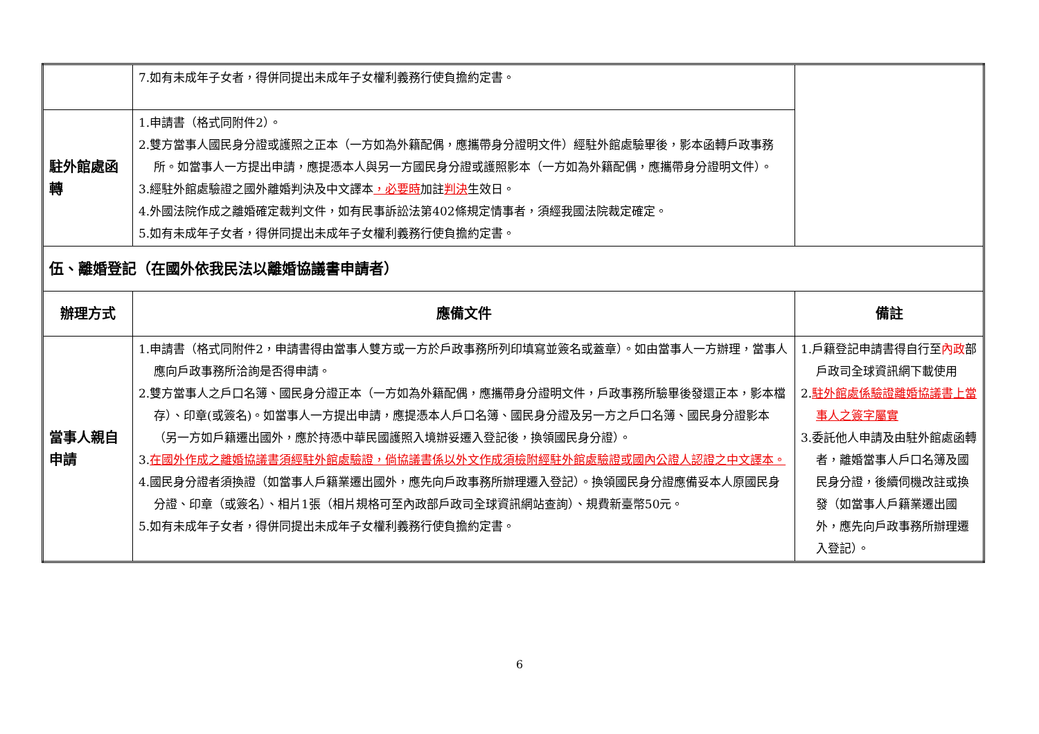| | 7.如有未成年子女者，得併同提出未成年子女權利義務行使負擔約定書。 | |
| 駐外館處函轉 | 1.申請書（格式同附件2）。 2.雙方當事人國民身分證或護照之正本（一方如為外籍配偶，應攜帶身分證明文件）經駐外館處驗畢後，影本函轉戶政事務所。如當事人一方提出申請，應提憑本人與另一方國民身分證或護照影本（一方如為外籍配偶，應攜帶身分證明文件）。 3.經駐外館處驗證之國外離婚判決及中文譯本 ，必要時 加註 判決 生效日。 4.外國法院作成之離婚確定裁判文件，如有民事訴訟法第402條規定情事者，須經我國法院裁定確定。 5.如有未成年子女者，得併同提出未成年子女權利義務行使負擔約定書。 | |
| 伍、離婚登記（在國外依我民法以離婚協議書申請者） | | |
| 辦理方式 | 應備文件 | 備註 |
| 當事人親自申請 | 1.申請書（格式同附件2，申請書得由當事人雙方或一方於戶政事務所列印填寫並簽名或蓋章）。如由當事人一方辦理，當事人應向戶政事務所洽詢是否得申請。 2.雙方當事人之戶口名簿、國民身分證正本（一方如為外籍配偶，應攜帶身分證明文件，戶政事務所驗畢後發還正本，影本檔存）、印章(或簽名)。如當事人一方提出申請，應提憑本人戶口名簿、國民身分證及另一方之戶口名簿、國民身分證影本（另一方如戶籍遷出國外，應於持憑中華民國護照入境辦妥遷入登記後，換領國民身分證）。 3. 在國外作成之離婚協議書須經駐外館處驗證，倘協議書係以外文作成須檢附經駐外館處驗證或國內公證人認證之中文譯本。 4.國民身分證者須換證（如當事人戶籍業遷出國外，應先向戶政事務所辦理遷入登記）。換領國民身分證應備妥本人原國民身分證、印章（或簽名）、相片1張（相片規格可至內政部戶政司全球資訊網站查詢）、規費新臺幣50元。 5.如有未成年子女者，得併同提出未成年子女權利義務行使負擔約定書。 | 1.戶籍登記申請書得自行至 內政 部戶政司全球資訊網下載使用 2. 駐外館處係驗證離婚協議書上當事人之簽字屬實 3.委託他人申請及由駐外館處函轉者，離婚當事人戶口名簿及國民身分證，後續伺機改註或換發（如當事人戶籍業遷出國外，應先向戶政事務所辦理遷入登記）。 |
6